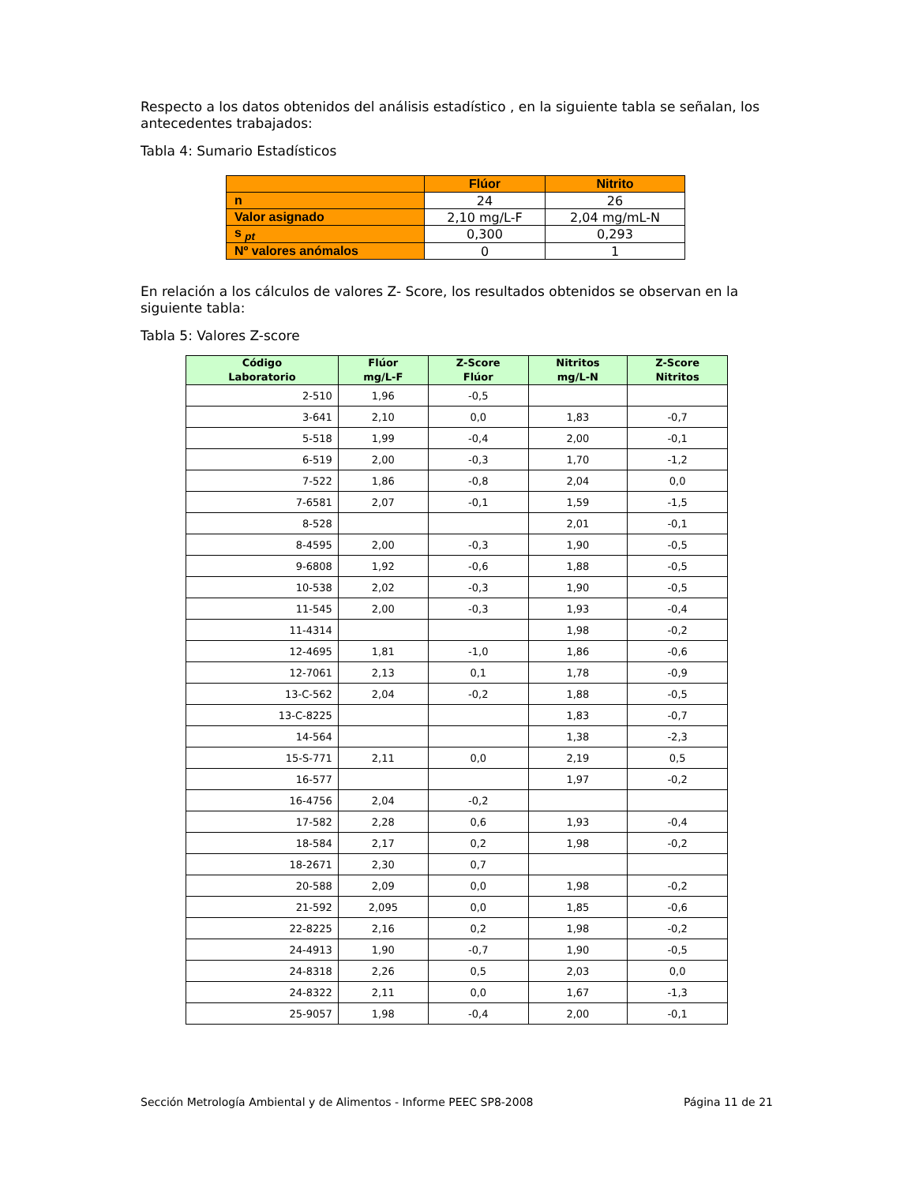Respecto a los datos obtenidos del análisis estadístico , en la siguiente tabla se señalan, los antecedentes trabajados:
Tabla 4: Sumario Estadísticos
| | Flúor | Nitrito |
| --- | --- | --- |
| n | 24 | 26 |
| Valor asignado | 2,10 mg/L-F | 2,04 mg/mL-N |
| s <sub>pt</sub> | 0,300 | 0,293 |
| Nº valores anómalos | 0 | 1 |
En relación a los cálculos de valores Z- Score, los resultados obtenidos se observan en la siguiente tabla:
Tabla 5: Valores Z-score
| Código Laboratorio | Flúor mg/L-F | Z-Score Flúor | Nitritos mg/L-N | Z-Score Nitritos |
| --- | --- | --- | --- | --- |
| 2-510 | 1,96 | -0,5 | | |
| 3-641 | 2,10 | 0,0 | 1,83 | -0,7 |
| 5-518 | 1,99 | -0,4 | 2,00 | -0,1 |
| 6-519 | 2,00 | -0,3 | 1,70 | -1,2 |
| 7-522 | 1,86 | -0,8 | 2,04 | 0,0 |
| 7-6581 | 2,07 | -0,1 | 1,59 | -1,5 |
| 8-528 | | | 2,01 | -0,1 |
| 8-4595 | 2,00 | -0,3 | 1,90 | -0,5 |
| 9-6808 | 1,92 | -0,6 | 1,88 | -0,5 |
| 10-538 | 2,02 | -0,3 | 1,90 | -0,5 |
| 11-545 | 2,00 | -0,3 | 1,93 | -0,4 |
| 11-4314 | | | 1,98 | -0,2 |
| 12-4695 | 1,81 | -1,0 | 1,86 | -0,6 |
| 12-7061 | 2,13 | 0,1 | 1,78 | -0,9 |
| 13-C-562 | 2,04 | -0,2 | 1,88 | -0,5 |
| 13-C-8225 | | | 1,83 | -0,7 |
| 14-564 | | | 1,38 | -2,3 |
| 15-S-771 | 2,11 | 0,0 | 2,19 | 0,5 |
| 16-577 | | | 1,97 | -0,2 |
| 16-4756 | 2,04 | -0,2 | | |
| 17-582 | 2,28 | 0,6 | 1,93 | -0,4 |
| 18-584 | 2,17 | 0,2 | 1,98 | -0,2 |
| 18-2671 | 2,30 | 0,7 | | |
| 20-588 | 2,09 | 0,0 | 1,98 | -0,2 |
| 21-592 | 2,095 | 0,0 | 1,85 | -0,6 |
| 22-8225 | 2,16 | 0,2 | 1,98 | -0,2 |
| 24-4913 | 1,90 | -0,7 | 1,90 | -0,5 |
| 24-8318 | 2,26 | 0,5 | 2,03 | 0,0 |
| 24-8322 | 2,11 | 0,0 | 1,67 | -1,3 |
| 25-9057 | 1,98 | -0,4 | 2,00 | -0,1 |
Sección Metrología Ambiental y de Alimentos - Informe PEEC SP8-2008 Página 11 de 21